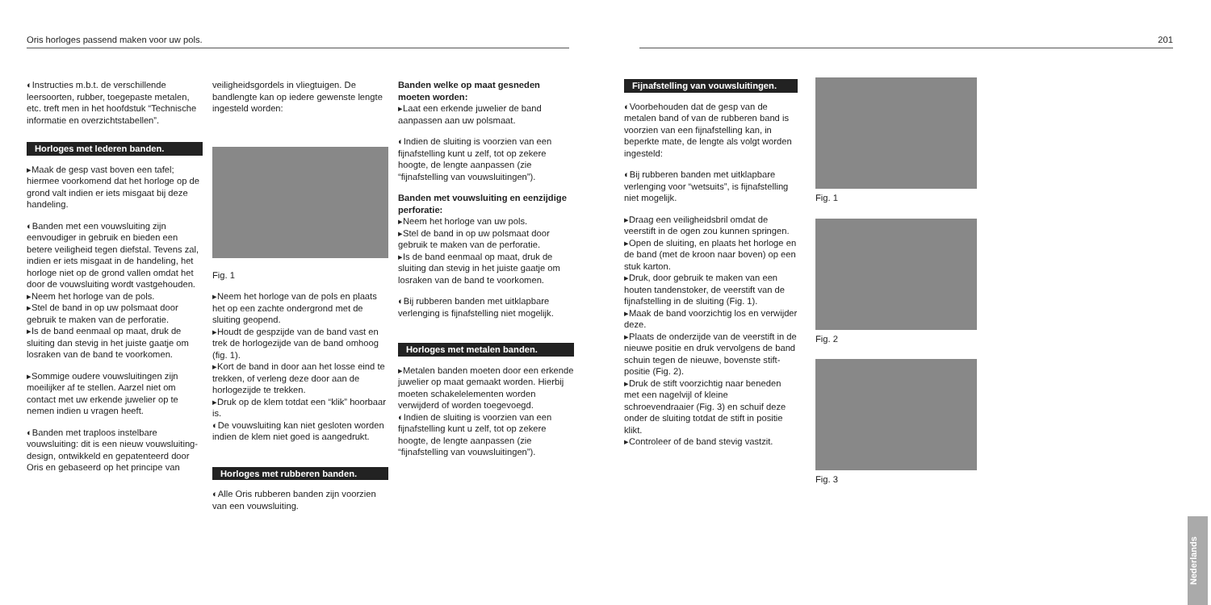Oris horloges passend maken voor uw pols. 201
◐Instructies m.b.t. de verschillende leersoorten, rubber, toegepaste metalen, etc. treft men in het hoofdstuk “Technische informatie en overzichtstabellen”.
Horloges met lederen banden.
▸Maak de gesp vast boven een tafel; hiermee voorkomend dat het horloge op de grond valt indien er iets misgaat bij deze handeling.
◐Banden met een vouwsluiting zijn eenvoudiger in gebruik en bieden een betere veiligheid tegen diefstal. Tevens zal, indien er iets misgaat in de handeling, het horloge niet op de grond vallen omdat het door de vouwsluiting wordt vastgehouden.
▸Neem het horloge van de pols.
▸Stel de band in op uw polsmaat door gebruik te maken van de perforatie.
▸Is de band eenmaal op maat, druk de sluiting dan stevig in het juiste gaatje om losraken van de band te voorkomen.
▸Sommige oudere vouwsluitingen zijn moeilijker af te stellen. Aarzel niet om contact met uw erkende juwelier op te nemen indien u vragen heeft.
◐Banden met traploos instelbare vouwsluiting: dit is een nieuw vouwsluiting- design, ontwikkeld en gepatenteerd door Oris en gebaseerd op het principe van
veiligheidsgordels in vliegtuigen. De bandlengte kan op iedere gewenste lengte ingesteld worden:
Fig. 1
▸Neem het horloge van de pols en plaats het op een zachte ondergrond met de sluiting geopend.
▸Houdt de gespzijde van de band vast en trek de horlogezijde van de band omhoog (fig. 1).
▸Kort de band in door aan het losse eind te trekken, of verleng deze door aan de horlogezijde te trekken.
▸Druk op de klem totdat een “klik” hoorbaar is.
◐De vouwsluiting kan niet gesloten worden indien de klem niet goed is aangedrukt.
Horloges met rubberen banden.
◐Alle Oris rubberen banden zijn voorzien van een vouwsluiting.
Banden welke op maat gesneden moeten worden:
▸Laat een erkende juwelier de band aanpassen aan uw polsmaat.
◐Indien de sluiting is voorzien van een fijnafstelling kunt u zelf, tot op zekere hoogte, de lengte aanpassen (zie “fijnafstelling van vouwsluitingen”).
Banden met vouwsluiting en eenzijdige perforatie:
▸Neem het horloge van uw pols.
▸Stel de band in op uw polsmaat door gebruik te maken van de perforatie.
▸Is de band eenmaal op maat, druk de sluiting dan stevig in het juiste gaatje om losraken van de band te voorkomen.
◐Bij rubberen banden met uitklapbare verlenging is fijnafstelling niet mogelijk.
Horloges met metalen banden.
▸Metalen banden moeten door een erkende juwelier op maat gemaakt worden. Hierbij moeten schakelelementen worden verwijderd of worden toegevoegd.
◐Indien de sluiting is voorzien van een fijnafstelling kunt u zelf, tot op zekere hoogte, de lengte aanpassen (zie “fijnafstelling van vouwsluitingen”).
Fijnafstelling van vouwsluitingen.
◐Voorbehouden dat de gesp van de metalen band of van de rubberen band is voorzien van een fijnafstelling kan, in beperkte mate, de lengte als volgt worden ingesteld:
◐Bij rubberen banden met uitklapbare verlenging voor “wetsuits”, is fijnafstelling niet mogelijk.
▸Draag een veiligheidsbril omdat de veerstift in de ogen zou kunnen springen.
▸Open de sluiting, en plaats het horloge en de band (met de kroon naar boven) op een stuk karton.
▸Druk, door gebruik te maken van een houten tandenstoker, de veerstift van de fijnafstelling in de sluiting (Fig. 1).
▸Maak de band voorzichtig los en verwijder deze.
▸Plaats de onderzijde van de veerstift in de nieuwe positie en druk vervolgens de band schuin tegen de nieuwe, bovenste stift- positie (Fig. 2).
▸Druk de stift voorzichtig naar beneden met een nagelvijl of kleine schroevendraaier (Fig. 3) en schuif deze onder de sluiting totdat de stift in positie klikt.
▸Controleer of de band stevig vastzit.
Fig. 1
Fig. 2
Fig. 3
Nederlands